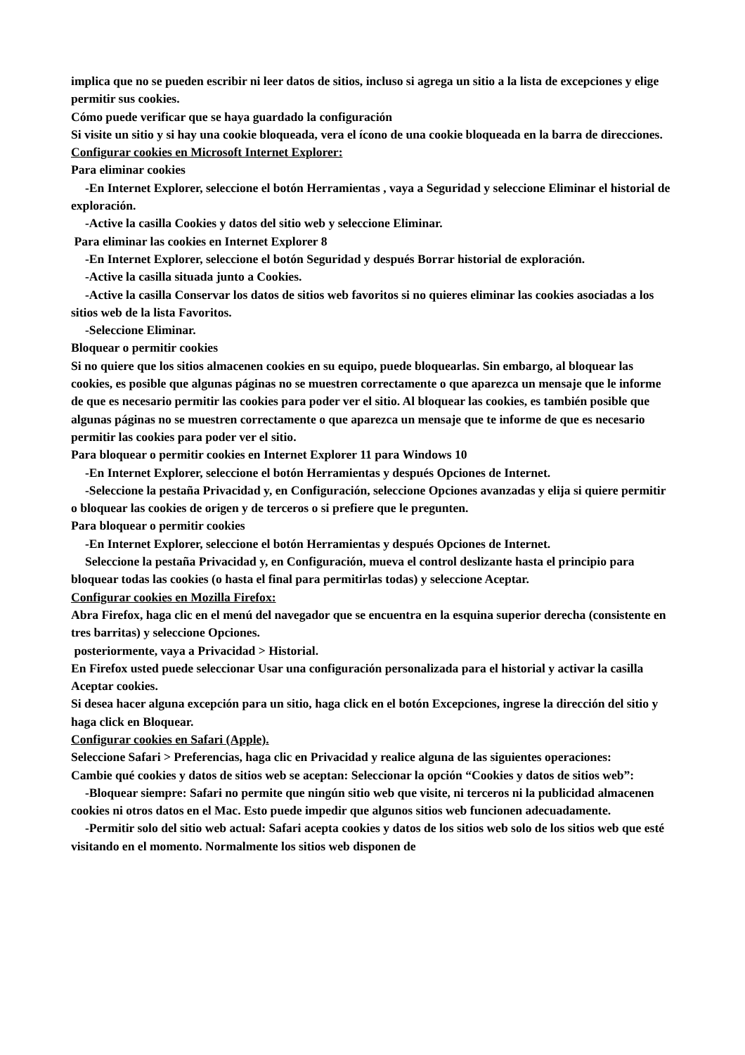implica que no se pueden escribir ni leer datos de sitios, incluso si agrega un sitio a la lista de excepciones y elige permitir sus cookies.
Cómo puede verificar que se haya guardado la configuración
Si visite un sitio y si hay una cookie bloqueada, vera el ícono de una cookie bloqueada en la barra de direcciones.
Configurar cookies en Microsoft Internet Explorer:
Para eliminar cookies
-En Internet Explorer, seleccione el botón Herramientas , vaya a Seguridad y seleccione Eliminar el historial de exploración.
-Active la casilla Cookies y datos del sitio web y seleccione Eliminar.
Para eliminar las cookies en Internet Explorer 8
-En Internet Explorer, seleccione el botón Seguridad y después Borrar historial de exploración.
-Active la casilla situada junto a Cookies.
-Active la casilla Conservar los datos de sitios web favoritos si no quieres eliminar las cookies asociadas a los sitios web de la lista Favoritos.
-Seleccione Eliminar.
Bloquear o permitir cookies
Si no quiere que los sitios almacenen cookies en su equipo, puede bloquearlas. Sin embargo, al bloquear las cookies, es posible que algunas páginas no se muestren correctamente o que aparezca un mensaje que le informe de que es necesario permitir las cookies para poder ver el sitio. Al bloquear las cookies, es también posible que algunas páginas no se muestren correctamente o que aparezca un mensaje que te informe de que es necesario permitir las cookies para poder ver el sitio.
Para bloquear o permitir cookies en Internet Explorer 11 para Windows 10
-En Internet Explorer, seleccione el botón Herramientas y después Opciones de Internet.
-Seleccione la pestaña Privacidad y, en Configuración, seleccione Opciones avanzadas y elija si quiere permitir o bloquear las cookies de origen y de terceros o si prefiere que le pregunten.
Para bloquear o permitir cookies
-En Internet Explorer, seleccione el botón Herramientas y después Opciones de Internet.
Seleccione la pestaña Privacidad y, en Configuración, mueva el control deslizante hasta el principio para bloquear todas las cookies (o hasta el final para permitirlas todas) y seleccione Aceptar.
Configurar cookies en Mozilla Firefox:
Abra Firefox, haga clic en el menú del navegador que se encuentra en la esquina superior derecha (consistente en tres barritas) y seleccione Opciones.
posteriormente, vaya a Privacidad > Historial.
En Firefox usted puede seleccionar Usar una configuración personalizada para el historial y activar la casilla Aceptar cookies.
Si desea hacer alguna excepción para un sitio, haga click en el botón Excepciones, ingrese la dirección del sitio y haga click en Bloquear.
Configurar cookies en Safari (Apple).
Seleccione Safari > Preferencias, haga clic en Privacidad y realice alguna de las siguientes operaciones:
Cambie qué cookies y datos de sitios web se aceptan: Seleccionar la opción “Cookies y datos de sitios web”:
-Bloquear siempre: Safari no permite que ningún sitio web que visite, ni terceros ni la publicidad almacenen cookies ni otros datos en el Mac. Esto puede impedir que algunos sitios web funcionen adecuadamente.
-Permitir solo del sitio web actual: Safari acepta cookies y datos de los sitios web solo de los sitios web que esté visitando en el momento. Normalmente los sitios web disponen de